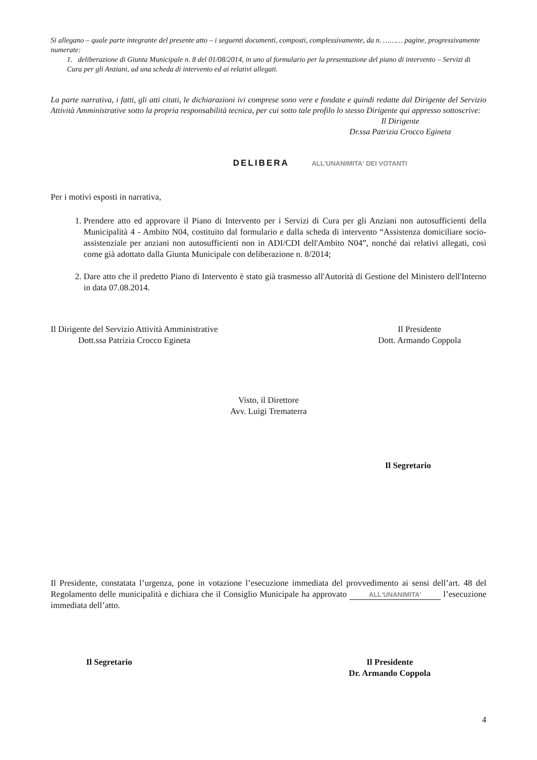Si allegano – quale parte integrante del presente atto – i seguenti documenti, composti, complessivamente, da n. ……… pagine, progressivamente numerate:
1. deliberazione di Giunta Municipale n. 8 del 01/08/2014, in uno al formulario per la presentazione del piano di intervento – Servizi di Cura per gli Anziani, ad una scheda di intervento ed ai relativi allegati.
La parte narrativa, i fatti, gli atti citati, le dichiarazioni ivi comprese sono vere e fondate e quindi redatte dal Dirigente del Servizio Attività Amministrative sotto la propria responsabilità tecnica, per cui sotto tale profilo lo stesso Dirigente qui appresso sottoscrive:
Il Dirigente
Dr.ssa Patrizia Crocco Egineta
DELIBERA ALL'UNANIMITA' DEI VOTANTI
Per i motivi esposti in narrativa,
1. Prendere atto ed approvare il Piano di Intervento per i Servizi di Cura per gli Anziani non autosufficienti della Municipalità 4 - Ambito N04, costituito dal formulario e dalla scheda di intervento “Assistenza domiciliare socio-assistenziale per anziani non autosufficienti non in ADI/CDI dell'Ambito N04”, nonché dai relativi allegati, così come già adottato dalla Giunta Municipale con deliberazione n. 8/2014;
2. Dare atto che il predetto Piano di Intervento è stato già trasmesso all'Autorità di Gestione del Ministero dell'Interno in data 07.08.2014.
Il Dirigente del Servizio Attività Amministrative
Dott.ssa Patrizia Crocco Egineta
Il Presidente
Dott. Armando Coppola
Visto, il Direttore
Avv. Luigi Trematerra
Il Segretario
Il Presidente, constatata l’urgenza, pone in votazione l’esecuzione immediata del provvedimento ai sensi dell’art. 48 del Regolamento delle municipalità e dichiara che il Consiglio Municipale ha approvato ALL'UNANIMITA' l’esecuzione immediata dell’atto.
Il Segretario Il Presidente
Dr. Armando Coppola
4